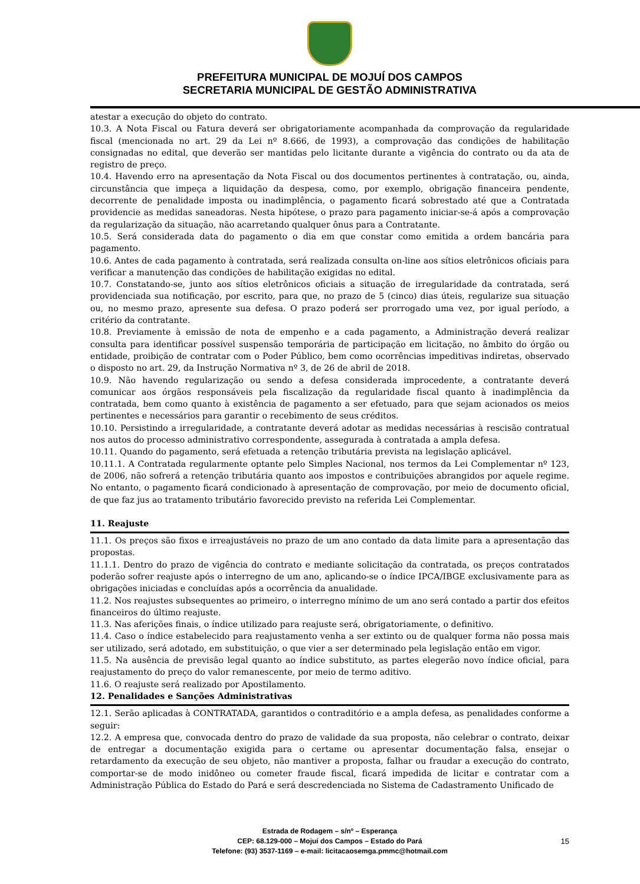PREFEITURA MUNICIPAL DE MOJUÍ DOS CAMPOS
SECRETARIA MUNICIPAL DE GESTÃO ADMINISTRATIVA
atestar a execução do objeto do contrato.
10.3. A Nota Fiscal ou Fatura deverá ser obrigatoriamente acompanhada da comprovação da regularidade fiscal (mencionada no art. 29 da Lei nº 8.666, de 1993), a comprovação das condições de habilitação consignadas no edital, que deverão ser mantidas pelo licitante durante a vigência do contrato ou da ata de registro de preço.
10.4. Havendo erro na apresentação da Nota Fiscal ou dos documentos pertinentes à contratação, ou, ainda, circunstância que impeça a liquidação da despesa, como, por exemplo, obrigação financeira pendente, decorrente de penalidade imposta ou inadimplência, o pagamento ficará sobrestado até que a Contratada providencie as medidas saneadoras. Nesta hipótese, o prazo para pagamento iniciar-se-á após a comprovação da regularização da situação, não acarretando qualquer ônus para a Contratante.
10.5. Será considerada data do pagamento o dia em que constar como emitida a ordem bancária para pagamento.
10.6. Antes de cada pagamento à contratada, será realizada consulta on-line aos sítios eletrônicos oficiais para verificar a manutenção das condições de habilitação exigidas no edital.
10.7. Constatando-se, junto aos sítios eletrônicos oficiais a situação de irregularidade da contratada, será providenciada sua notificação, por escrito, para que, no prazo de 5 (cinco) dias úteis, regularize sua situação ou, no mesmo prazo, apresente sua defesa. O prazo poderá ser prorrogado uma vez, por igual período, a critério da contratante.
10.8. Previamente à emissão de nota de empenho e a cada pagamento, a Administração deverá realizar consulta para identificar possível suspensão temporária de participação em licitação, no âmbito do órgão ou entidade, proibição de contratar com o Poder Público, bem como ocorrências impeditivas indiretas, observado o disposto no art. 29, da Instrução Normativa nº 3, de 26 de abril de 2018.
10.9. Não havendo regularização ou sendo a defesa considerada improcedente, a contratante deverá comunicar aos órgãos responsáveis pela fiscalização da regularidade fiscal quanto à inadimplência da contratada, bem como quanto à existência de pagamento a ser efetuado, para que sejam acionados os meios pertinentes e necessários para garantir o recebimento de seus créditos.
10.10. Persistindo a irregularidade, a contratante deverá adotar as medidas necessárias à rescisão contratual nos autos do processo administrativo correspondente, assegurada à contratada a ampla defesa.
10.11. Quando do pagamento, será efetuada a retenção tributária prevista na legislação aplicável.
10.11.1. A Contratada regularmente optante pelo Simples Nacional, nos termos da Lei Complementar nº 123, de 2006, não sofrerá a retenção tributária quanto aos impostos e contribuições abrangidos por aquele regime. No entanto, o pagamento ficará condicionado à apresentação de comprovação, por meio de documento oficial, de que faz jus ao tratamento tributário favorecido previsto na referida Lei Complementar.
11. Reajuste
11.1. Os preços são fixos e irreajustáveis no prazo de um ano contado da data limite para a apresentação das propostas.
11.1.1. Dentro do prazo de vigência do contrato e mediante solicitação da contratada, os preços contratados poderão sofrer reajuste após o interregno de um ano, aplicando-se o índice IPCA/IBGE exclusivamente para as obrigações iniciadas e concluídas após a ocorrência da anualidade.
11.2. Nos reajustes subsequentes ao primeiro, o interregno mínimo de um ano será contado a partir dos efeitos financeiros do último reajuste.
11.3. Nas aferições finais, o índice utilizado para reajuste será, obrigatoriamente, o definitivo.
11.4. Caso o índice estabelecido para reajustamento venha a ser extinto ou de qualquer forma não possa mais ser utilizado, será adotado, em substituição, o que vier a ser determinado pela legislação então em vigor.
11.5. Na ausência de previsão legal quanto ao índice substituto, as partes elegerão novo índice oficial, para reajustamento do preço do valor remanescente, por meio de termo aditivo.
11.6. O reajuste será realizado por Apostilamento.
12. Penalidades e Sanções Administrativas
12.1. Serão aplicadas à CONTRATADA, garantidos o contraditório e a ampla defesa, as penalidades conforme a seguir:
12.2. A empresa que, convocada dentro do prazo de validade da sua proposta, não celebrar o contrato, deixar de entregar a documentação exigida para o certame ou apresentar documentação falsa, ensejar o retardamento da execução de seu objeto, não mantiver a proposta, falhar ou fraudar a execução do contrato, comportar-se de modo inidôneo ou cometer fraude fiscal, ficará impedida de licitar e contratar com a Administração Pública do Estado do Pará e será descredenciada no Sistema de Cadastramento Unificado de
Estrada de Rodagem – s/nº – Esperança
CEP: 68.129-000 – Mojuí dos Campos – Estado do Pará
Telefone: (93) 3537-1169 – e-mail: licitacaosemga.pmmc@hotmail.com
15